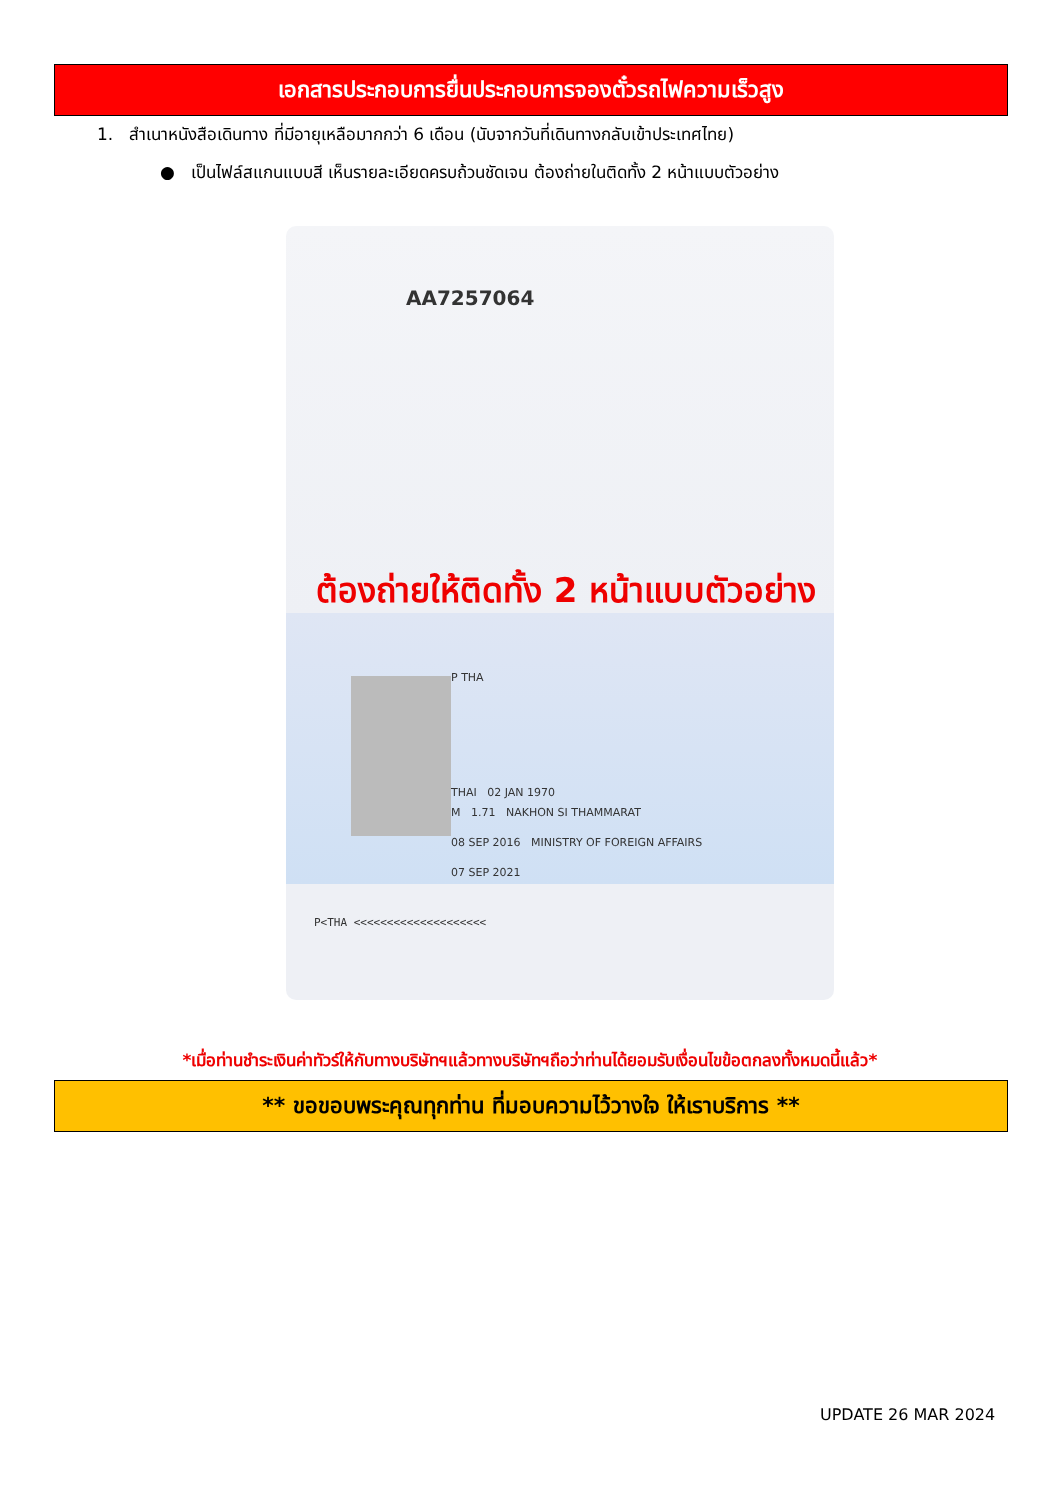เอกสารประกอบการยื่นประกอบการจองตั๋วรถไฟความเร็วสูง
1. สำเนาหนังสือเดินทาง ที่มีอายุเหลือมากกว่า 6 เดือน (นับจากวันที่เดินทางกลับเข้าประเทศไทย)
● เป็นไฟล์สแกนแบบสี เห็นรายละเอียดครบถ้วนชัดเจน ต้องถ่ายในติดทั้ง 2 หน้าแบบตัวอย่าง
AA7257064
ต้องถ่ายให้ติดทั้ง 2 หน้าแบบตัวอย่าง
P THA
THAI 02 JAN 1970
M 1.71 NAKHON SI THAMMARAT
08 SEP 2016 MINISTRY OF FOREIGN AFFAIRS
07 SEP 2021
P<THA <<<<<<<<<<<<<<<<<<<<
*เมื่อท่านชำระเงินค่าทัวร์ให้กับทางบริษัทฯแล้วทางบริษัทฯถือว่าท่านได้ยอมรับเงื่อนไขข้อตกลงทั้งหมดนี้แล้ว*
** ขอขอบพระคุณทุกท่าน ที่มอบความไว้วางใจ ให้เราบริการ **
UPDATE 26 MAR 2024